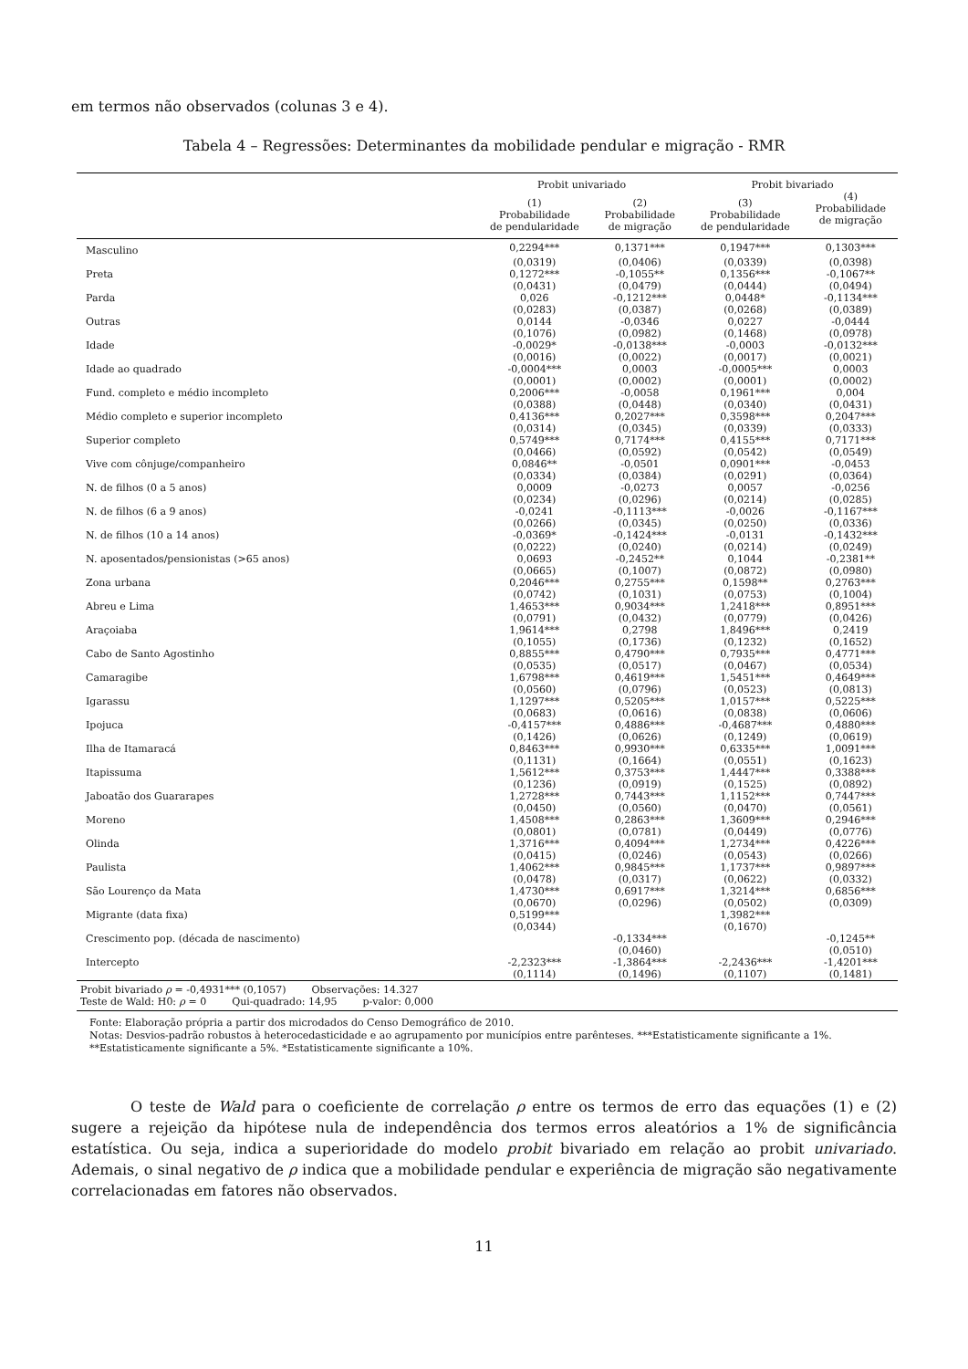em termos não observados (colunas 3 e 4).
Tabela 4 – Regressões: Determinantes da mobilidade pendular e migração - RMR
| | Probit univariado | | Probit bivariado | |
| --- | --- | --- | --- | --- |
| | (1) Probabilidade de pendularidade | (2) Probabilidade de migração | (3) Probabilidade de pendularidade | (4) Probabilidade de migração |
| Masculino | 0,2294*** | 0,1371*** | 0,1947*** | 0,1303*** |
| | (0,0319) | (0,0406) | (0,0339) | (0,0398) |
| Preta | 0,1272*** | -0,1055** | 0,1356*** | -0,1067** |
| | (0,0431) | (0,0479) | (0,0444) | (0,0494) |
| Parda | 0,026 | -0,1212*** | 0,0448* | -0,1134*** |
| | (0,0283) | (0,0387) | (0,0268) | (0,0389) |
| Outras | 0,0144 | -0,0346 | 0,0227 | -0,0444 |
| | (0,1076) | (0,0982) | (0,1468) | (0,0978) |
| Idade | -0,0029* | -0,0138*** | -0,0003 | -0,0132*** |
| | (0,0016) | (0,0022) | (0,0017) | (0,0021) |
| Idade ao quadrado | -0,0004*** | 0,0003 | -0,0005*** | 0,0003 |
| | (0,0001) | (0,0002) | (0,0001) | (0,0002) |
| Fund. completo e médio incompleto | 0,2006*** | -0,0058 | 0,1961*** | 0,004 |
| | (0,0388) | (0,0448) | (0,0340) | (0,0431) |
| Médio completo e superior incompleto | 0,4136*** | 0,2027*** | 0,3598*** | 0,2047*** |
| | (0,0314) | (0,0345) | (0,0339) | (0,0333) |
| Superior completo | 0,5749*** | 0,7174*** | 0,4155*** | 0,7171*** |
| | (0,0466) | (0,0592) | (0,0542) | (0,0549) |
| Vive com cônjuge/companheiro | 0,0846** | -0,0501 | 0,0901*** | -0,0453 |
| | (0,0334) | (0,0384) | (0,0291) | (0,0364) |
| N. de filhos (0 a 5 anos) | 0,0009 | -0,0273 | 0,0057 | -0,0256 |
| | (0,0234) | (0,0296) | (0,0214) | (0,0285) |
| N. de filhos (6 a 9 anos) | -0,0241 | -0,1113*** | -0,0026 | -0,1167*** |
| | (0,0266) | (0,0345) | (0,0250) | (0,0336) |
| N. de filhos (10 a 14 anos) | -0,0369* | -0,1424*** | -0,0131 | -0,1432*** |
| | (0,0222) | (0,0240) | (0,0214) | (0,0249) |
| N. aposentados/pensionistas (>65 anos) | 0,0693 | -0,2452** | 0,1044 | -0,2381** |
| | (0,0665) | (0,1007) | (0,0872) | (0,0980) |
| Zona urbana | 0,2046*** | 0,2755*** | 0,1598** | 0,2763*** |
| | (0,0742) | (0,1031) | (0,0753) | (0,1004) |
| Abreu e Lima | 1,4653*** | 0,9034*** | 1,2418*** | 0,8951*** |
| | (0,0791) | (0,0432) | (0,0779) | (0,0426) |
| Araçoiaba | 1,9614*** | 0,2798 | 1,8496*** | 0,2419 |
| | (0,1055) | (0,1736) | (0,1232) | (0,1652) |
| Cabo de Santo Agostinho | 0,8855*** | 0,4790*** | 0,7935*** | 0,4771*** |
| | (0,0535) | (0,0517) | (0,0467) | (0,0534) |
| Camaragibe | 1,6798*** | 0,4619*** | 1,5451*** | 0,4649*** |
| | (0,0560) | (0,0796) | (0,0523) | (0,0813) |
| Igarassu | 1,1297*** | 0,5205*** | 1,0157*** | 0,5225*** |
| | (0,0683) | (0,0616) | (0,0838) | (0,0606) |
| Ipojuca | -0,4157*** | 0,4886*** | -0,4687*** | 0,4880*** |
| | (0,1426) | (0,0626) | (0,1249) | (0,0619) |
| Ilha de Itamaracá | 0,8463*** | 0,9930*** | 0,6335*** | 1,0091*** |
| | (0,1131) | (0,1664) | (0,0551) | (0,1623) |
| Itapissuma | 1,5612*** | 0,3753*** | 1,4447*** | 0,3388*** |
| | (0,1236) | (0,0919) | (0,1525) | (0,0892) |
| Jaboatão dos Guararapes | 1,2728*** | 0,7443*** | 1,1152*** | 0,7447*** |
| | (0,0450) | (0,0560) | (0,0470) | (0,0561) |
| Moreno | 1,4508*** | 0,2863*** | 1,3609*** | 0,2946*** |
| | (0,0801) | (0,0781) | (0,0449) | (0,0776) |
| Olinda | 1,3716*** | 0,4094*** | 1,2734*** | 0,4226*** |
| | (0,0415) | (0,0246) | (0,0543) | (0,0266) |
| Paulista | 1,4062*** | 0,9845*** | 1,1737*** | 0,9897*** |
| | (0,0478) | (0,0317) | (0,0622) | (0,0332) |
| São Lourenço da Mata | 1,4730*** | 0,6917*** | 1,3214*** | 0,6856*** |
| | (0,0670) | (0,0296) | (0,0502) | (0,0309) |
| Migrante (data fixa) | 0,5199*** | | 1,3982*** | |
| | (0,0344) | | (0,1670) | |
| Crescimento pop. (década de nascimento) | | -0,1334*** | | -0,1245** |
| | | (0,0460) | | (0,0510) |
| Intercepto | -2,2323*** | -1,3864*** | -2,2436*** | -1,4201*** |
| | (0,1114) | (0,1496) | (0,1107) | (0,1481) |
| Probit bivariado ρ = -0,4931*** (0,1057) Observações: 14.327 | | | | |
| Teste de Wald: H0: ρ = 0 Qui-quadrado: 14,95 p-valor: 0,000 | | | | |
Fonte: Elaboração própria a partir dos microdados do Censo Demográfico de 2010.
Notas: Desvios-padrão robustos à heterocedasticidade e ao agrupamento por municípios entre parênteses. ***Estatisticamente significante a 1%. **Estatisticamente significante a 5%. *Estatisticamente significante a 10%.
O teste de Wald para o coeficiente de correlação ρ entre os termos de erro das equações (1) e (2) sugere a rejeição da hipótese nula de independência dos termos erros aleatórios a 1% de significância estatística. Ou seja, indica a superioridade do modelo probit bivariado em relação ao probit univariado. Ademais, o sinal negativo de ρ indica que a mobilidade pendular e experiência de migração são negativamente correlacionadas em fatores não observados.
11